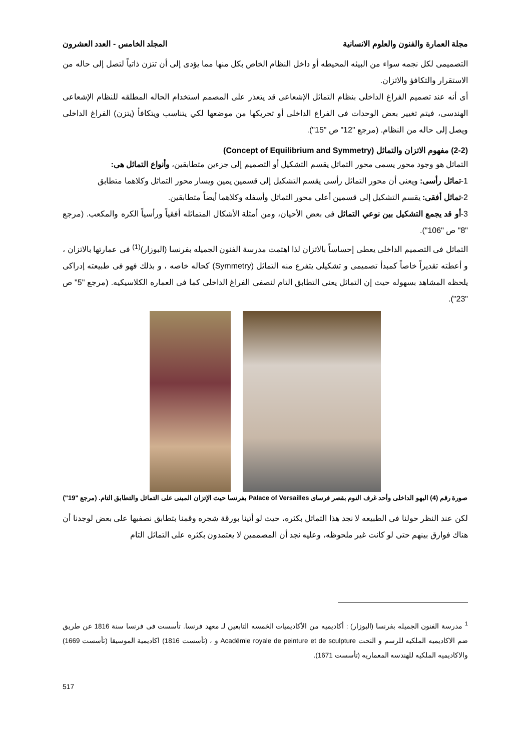مجلة العمارة والفنون والعلوم الانسانية المجلد الخامس - العدد العشرون
التصميمى لكل نجمه سواء من البيئه المحيطه أو داخل النظام الخاص بكل منها مما يؤدى إلى أن تتزن ذاتياً لتصل إلى حاله من الاستقرار والتكافؤ والاتزان.
أى أنه عند تصميم الفراغ الداخلى بنظام التماثل الإشعاعى قد يتعذر على المصمم استخدام الحاله المطلقه للنظام الإشعاعى الهندسى، فيتم تغيير بعض الوحدات فى الفراغ الداخلى أو تحريكها من موضعها لكي يتناسب ويتكافأ (يتزن) الفراغ الداخلى ويصل إلى حاله من النظام. (مرجع "12" ص "15").
(2-2) مفهوم الاتزان والتماثل (Concept of Equilibrium and Symmetry)
التماثل هو وجود محور يسمى محور التماثل يقسم التشكيل أو التصميم إلى جزءين متطابقين، وأنواع التماثل هى:
1-تماثل رأسى: ويعنى أن محور التماثل رأسى يقسم التشكيل إلى قسمين يمين ويسار محور التماثل وكلاهما متطابق
2-تماثل أفقى: يقسم التشكيل إلى قسمين أعلى محور التماثل وأسفله وكلاهما أيضاً متطابقين.
3-أو قد يجمع التشكيل بين نوعي التماثل فى بعض الأحيان، ومن أمثلة الأشكال المتماثله أفقياً ورأسياً الكره والمكعب. (مرجع "8" ص "106").
التماثل فى التصميم الداخلى يعطى إحساساً بالاتزان لذا اهتمت مدرسة الفنون الجميله بفرنسا (البوزار)<sup>(1)</sup> فى عمارتها بالاتزان ، و أعطته تقديراً خاصاً كمبدأ تصميمى و تشكيلى يتفرع منه التماثل (Symmetry) كحاله خاصه ، و بذلك فهو فى طبيعته إدراكى يلحظه المشاهد بسهوله حيث إن التماثل يعنى التطابق التام لنصفى الفراغ الداخلى كما فى العماره الكلاسيكيه. (مرجع "5" ص "23").
صورة رقم (4) البهو الداخلى وأحد غرف النوم بقصر فرساى Palace of Versailles بفرنسا حيث الإتزان المبنى على التماثل والتطابق التام. (مرجع "19")
لكن عند النظر حولنا فى الطبيعه لا نجد هذا التماثل بكثره، حيث لو أتينا بورقة شجره وقمنا بتطابق نصفيها على بعض لوجدنا أن هناك فوارق بينهم حتى لو كانت غير ملحوظه، وعليه نجد أن المصممين لا يعتمدون بكثره على التماثل التام
<sup>1</sup> مدرسة الفنون الجميله بفرنسا (البوزار) : أكاديميه من الأكاديميات الخمسه التابعين لـ معهد فرنسا. تأسست فى فرنسا سنة 1816 عن طريق ضم الاكاديميه الملكيه للرسم و النحت Académie royale de peinture et de sculpture و ، (تأسست 1816) اكاديمية الموسيقا (تأسست 1669) والاكاديميه الملكيه للهندسه المعماريه (تأسست 1671).
517